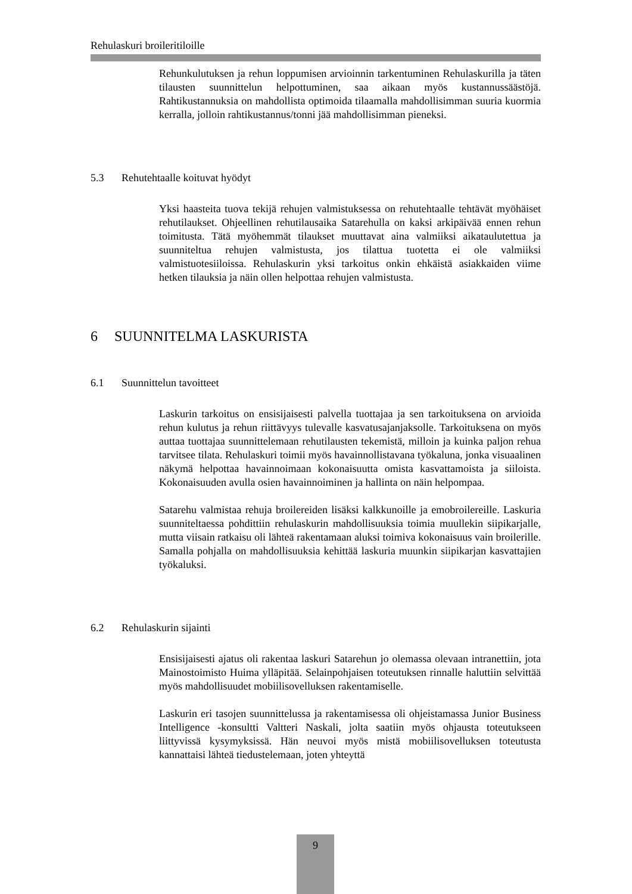Rehulaskuri broileritiloille
Rehunkulutuksen ja rehun loppumisen arvioinnin tarkentuminen Rehulaskurilla ja täten tilausten suunnittelun helpottuminen, saa aikaan myös kustannussäästöjä. Rahtikustannuksia on mahdollista optimoida tilaamalla mahdollisimman suuria kuormia kerralla, jolloin rahtikustannus/tonni jää mahdollisimman pieneksi.
5.3 Rehutehtaalle koituvat hyödyt
Yksi haasteita tuova tekijä rehujen valmistuksessa on rehutehtaalle tehtävät myöhäiset rehutilaukset. Ohjeellinen rehutilausaika Satarehulla on kaksi arkipäivää ennen rehun toimitusta. Tätä myöhemmät tilaukset muuttavat aina valmiiksi aikataulutettua ja suunniteltua rehujen valmistusta, jos tilattua tuotetta ei ole valmiiksi valmistuotesiiloissa. Rehulaskurin yksi tarkoitus onkin ehkäistä asiakkaiden viime hetken tilauksia ja näin ollen helpottaa rehujen valmistusta.
6 SUUNNITELMA LASKURISTA
6.1 Suunnittelun tavoitteet
Laskurin tarkoitus on ensisijaisesti palvella tuottajaa ja sen tarkoituksena on arvioida rehun kulutus ja rehun riittävyys tulevalle kasvatusajanjaksolle. Tarkoituksena on myös auttaa tuottajaa suunnittelemaan rehutilausten tekemistä, milloin ja kuinka paljon rehua tarvitsee tilata. Rehulaskuri toimii myös havainnollistavana työkaluna, jonka visuaalinen näkymä helpottaa havainnoimaan kokonaisuutta omista kasvattamoista ja siiloista. Kokonaisuuden avulla osien havainnoiminen ja hallinta on näin helpompaa.
Satarehu valmistaa rehuja broilereiden lisäksi kalkkunoille ja emobroilereille. Laskuria suunniteltaessa pohdittiin rehulaskurin mahdollisuuksia toimia muullekin siipikarjalle, mutta viisain ratkaisu oli lähteä rakentamaan aluksi toimiva kokonaisuus vain broilerille. Samalla pohjalla on mahdollisuuksia kehittää laskuria muunkin siipikarjan kasvattajien työkaluksi.
6.2 Rehulaskurin sijainti
Ensisijaisesti ajatus oli rakentaa laskuri Satarehun jo olemassa olevaan intranettiin, jota Mainostoimisto Huima ylläpitää. Selainpohjaisen toteutuksen rinnalle haluttiin selvittää myös mahdollisuudet mobiilisovelluksen rakentamiselle.
Laskurin eri tasojen suunnittelussa ja rakentamisessa oli ohjeistamassa Junior Business Intelligence -konsultti Valtteri Naskali, jolta saatiin myös ohjausta toteutukseen liittyvissä kysymyksissä. Hän neuvoi myös mistä mobiilisovelluksen toteutusta kannattaisi lähteä tiedustelemaan, joten yhteyttä
9